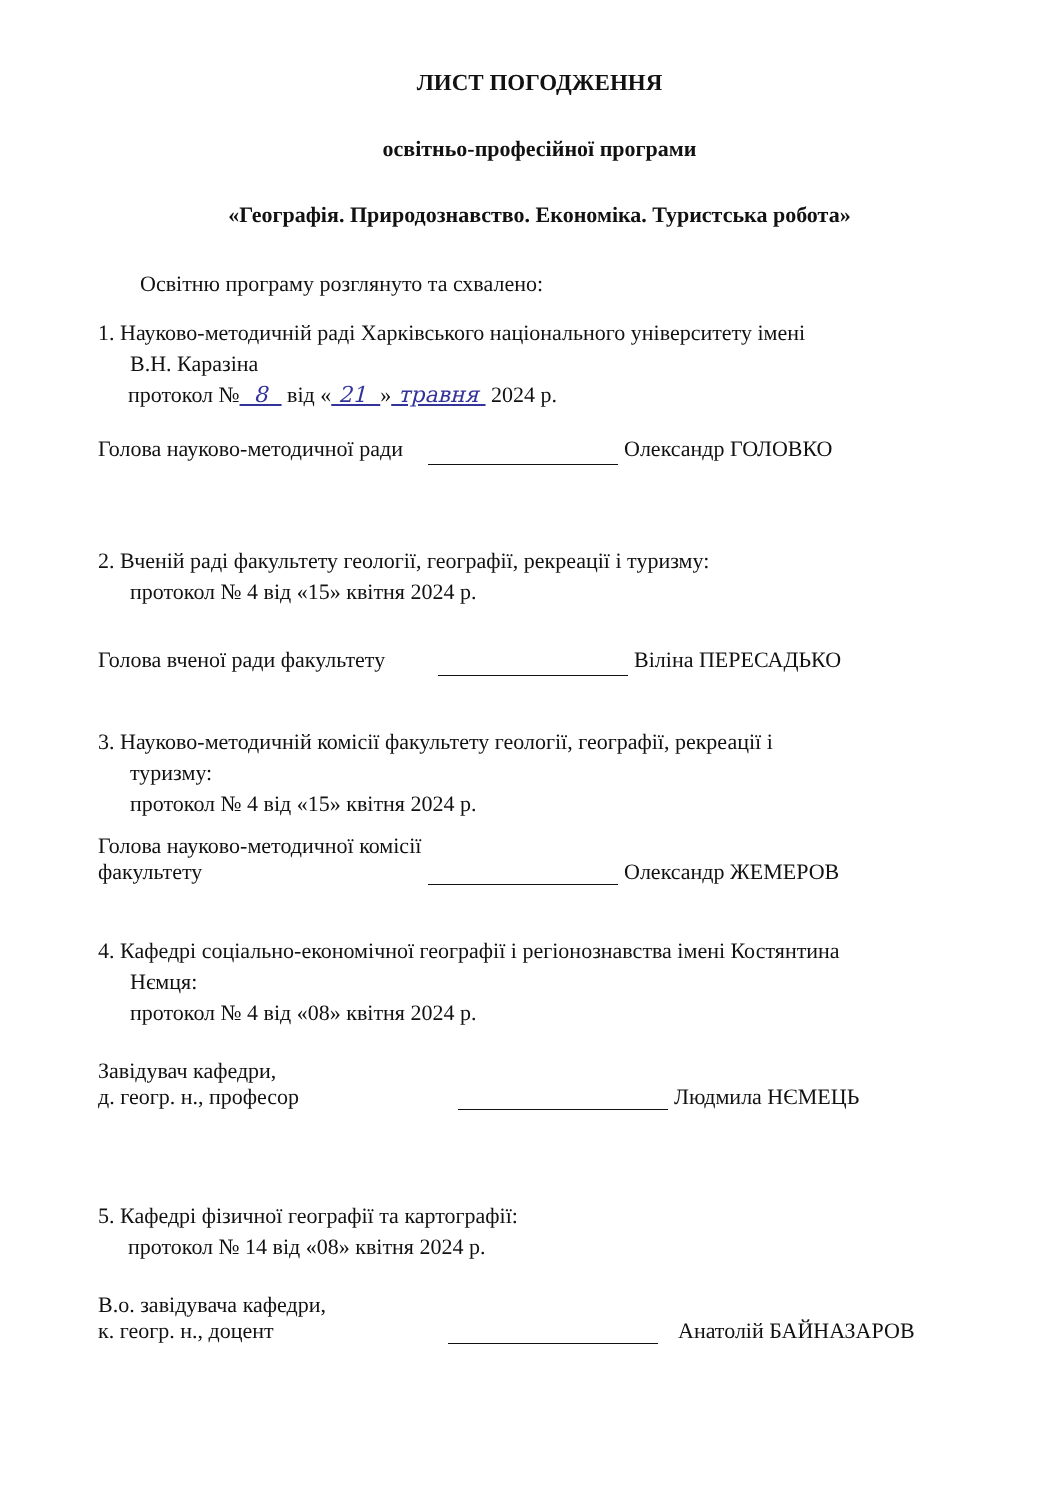ЛИСТ ПОГОДЖЕННЯ
освітньо-професійної програми
«Географія. Природознавство. Економіка. Туристська робота»
Освітню програму розглянуто та схвалено:
1. Науково-методичній раді Харківського національного університету імені
В.Н. Каразіна
протокол № 8 від « 21 » травня 2024 р.
Голова науково-методичної ради Олександр ГОЛОВКО
2. Вченій раді факультету геології, географії, рекреації і туризму:
протокол № 4 від «15» квітня 2024 р.
Голова вченої ради факультету Віліна ПЕРЕСАДЬКО
3. Науково-методичній комісії факультету геології, географії, рекреації і
туризму:
протокол № 4 від «15» квітня 2024 р.
Голова науково-методичної комісії
факультету Олександр ЖЕМЕРОВ
4. Кафедрі соціально-економічної географії і регіонознавства імені Костянтина
Нємця:
протокол № 4 від «08» квітня 2024 р.
Завідувач кафедри,
д. геогр. н., професор Людмила НЄМЕЦЬ
5. Кафедрі фізичної географії та картографії:
протокол № 14 від «08» квітня 2024 р.
В.о. завідувача кафедри,
к. геогр. н., доцент Анатолій БАЙНАЗАРОВ